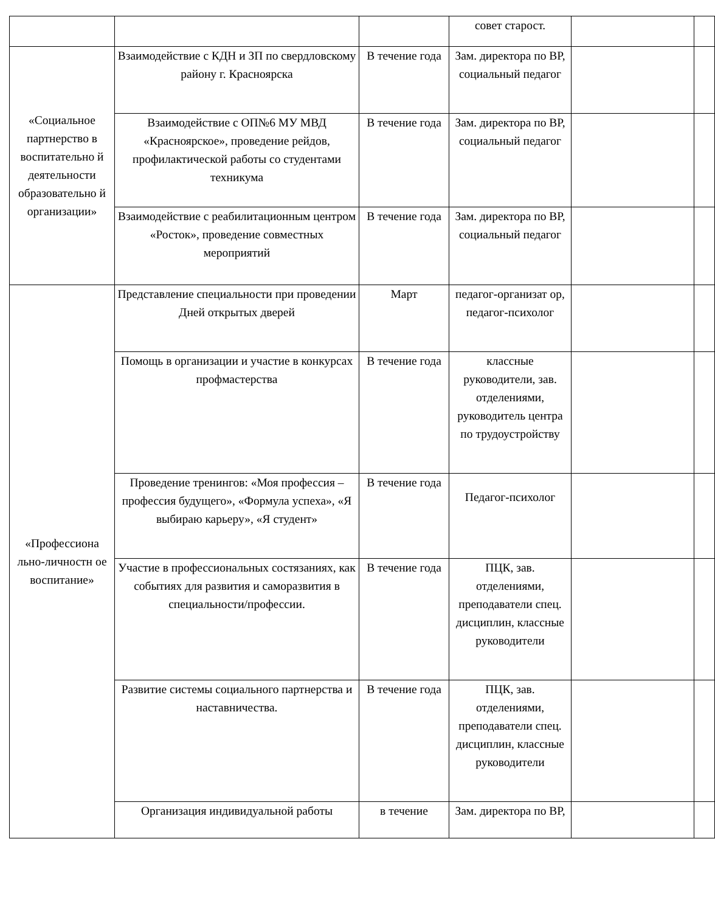| | | | совет старост. | | |
| «Социальное партнерство в воспитательно й деятельности образовательно й организации» | Взаимодействие с КДН и ЗП по свердловскому району г. Красноярска | В течение года | Зам. директора по ВР, социальный педагог | | |
| | Взаимодействие с ОП№6 МУ МВД «Красноярское», проведение рейдов, профилактической работы со студентами техникума | В течение года | Зам. директора по ВР, социальный педагог | | |
| | Взаимодействие с реабилитационным центром «Росток», проведение совместных мероприятий | В течение года | Зам. директора по ВР, социальный педагог | | |
| «Профессиона льно-личностн ое воспитание» | Представление специальности при проведении Дней открытых дверей | Март | педагог-организат ор, педагог-психолог | | |
| | Помощь в организации и участие в конкурсах профмастерства | В течение года | классные руководители, зав. отделениями, руководитель центра по трудоустройству | | |
| | Проведение тренингов: «Моя профессия – профессия будущего», «Формула успеха», «Я выбираю карьеру», «Я студент» | В течение года | Педагог-психолог | | |
| | Участие в профессиональных состязаниях, как событиях для развития и саморазвития в специальности/профессии. | В течение года | ПЦК, зав. отделениями, преподаватели спец. дисциплин, классные руководители | | |
| | Развитие системы социального партнерства и наставничества. | В течение года | ПЦК, зав. отделениями, преподаватели спец. дисциплин, классные руководители | | |
| | Организация индивидуальной работы | в течение | Зам. директора по ВР, | | |